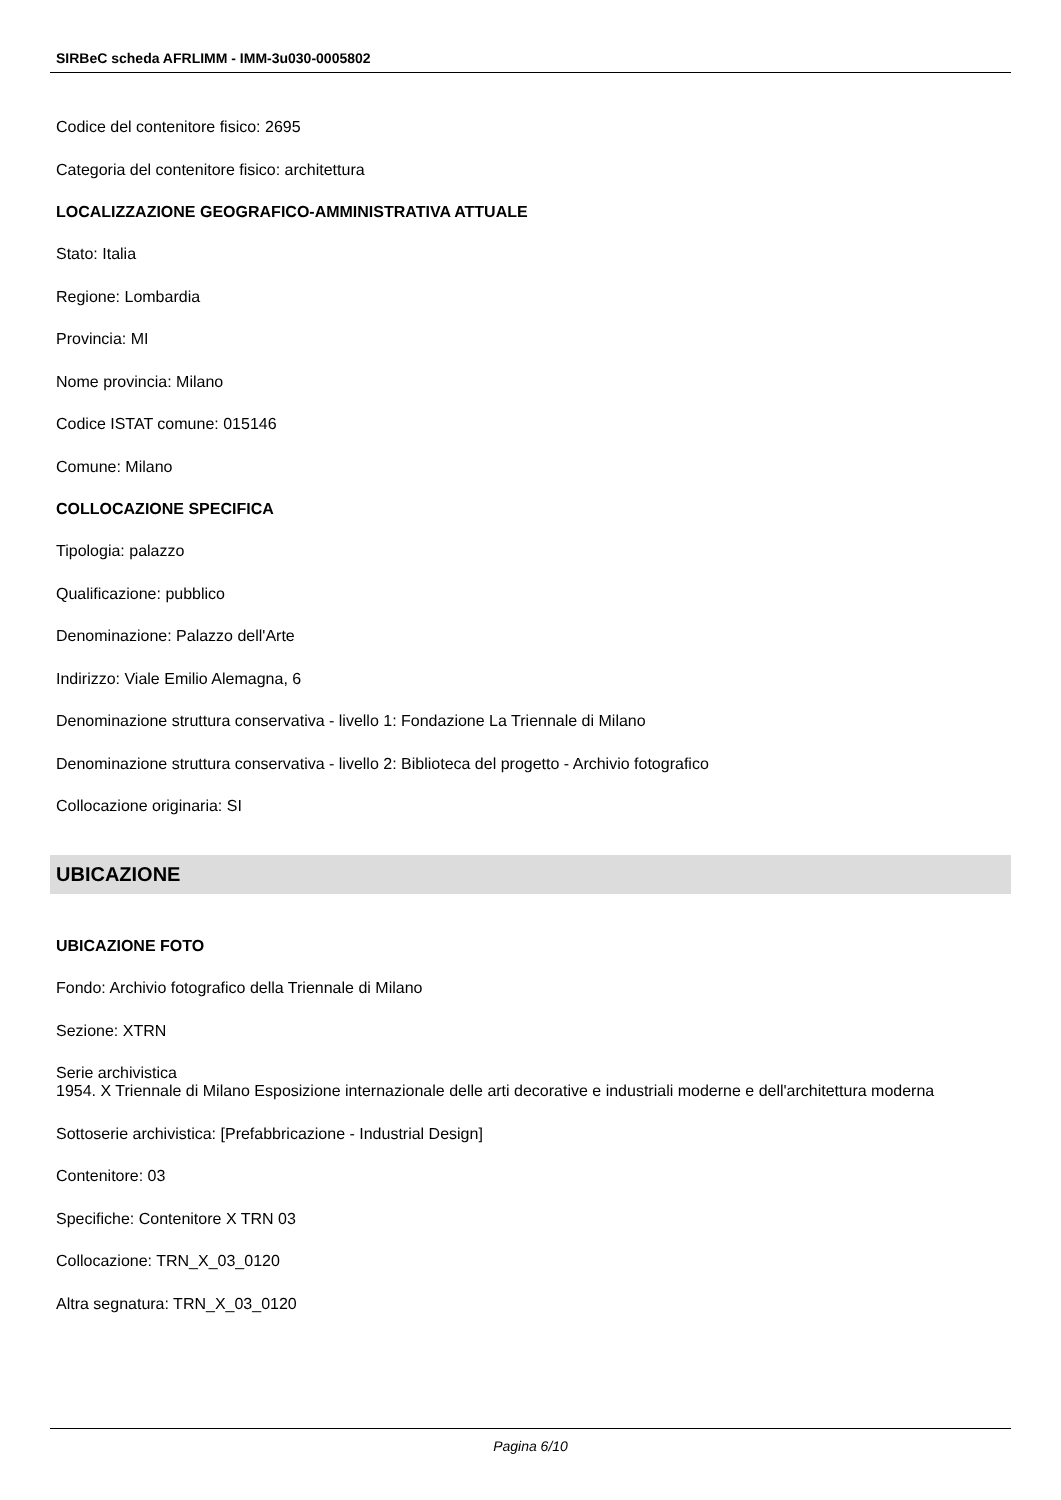SIRBeC scheda AFRLIMM - IMM-3u030-0005802
Codice del contenitore fisico: 2695
Categoria del contenitore fisico: architettura
LOCALIZZAZIONE GEOGRAFICO-AMMINISTRATIVA ATTUALE
Stato: Italia
Regione: Lombardia
Provincia: MI
Nome provincia: Milano
Codice ISTAT comune: 015146
Comune: Milano
COLLOCAZIONE SPECIFICA
Tipologia: palazzo
Qualificazione: pubblico
Denominazione: Palazzo dell'Arte
Indirizzo: Viale Emilio Alemagna, 6
Denominazione struttura conservativa - livello 1: Fondazione La Triennale di Milano
Denominazione struttura conservativa - livello 2: Biblioteca del progetto - Archivio fotografico
Collocazione originaria: SI
UBICAZIONE
UBICAZIONE FOTO
Fondo: Archivio fotografico della Triennale di Milano
Sezione: XTRN
Serie archivistica
1954. X Triennale di Milano Esposizione internazionale delle arti decorative e industriali moderne e dell'architettura moderna
Sottoserie archivistica: [Prefabbricazione - Industrial Design]
Contenitore: 03
Specifiche: Contenitore X TRN 03
Collocazione: TRN_X_03_0120
Altra segnatura: TRN_X_03_0120
Pagina 6/10